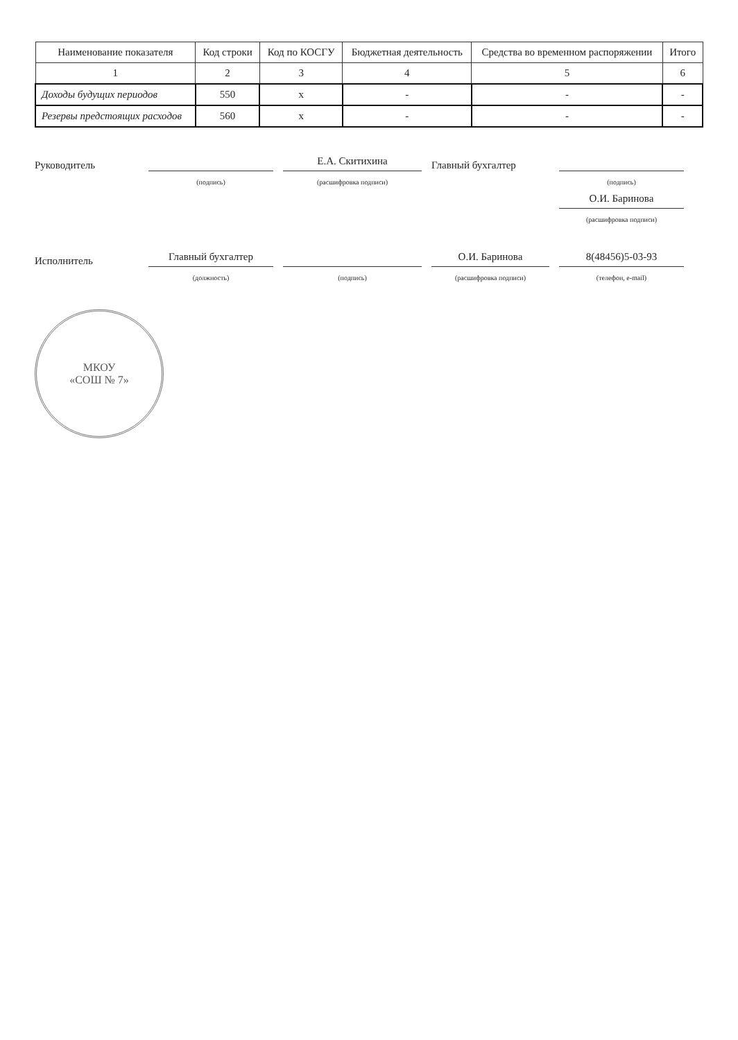| Наименование показателя | Код строки | Код по КОСГУ | Бюджетная деятельность | Средства во временном распоряжении | Итого |
| --- | --- | --- | --- | --- | --- |
| 1 | 2 | 3 | 4 | 5 | 6 |
| Доходы будущих периодов | 550 | x | - | - | - |
| Резервы предстоящих расходов | 560 | x | - | - | - |
Руководитель
Е.А. Скитихина
Главный бухгалтер
(подпись)
(расшифровка подписи)
(подпись)
О.И. Баринова
(расшифровка подписи)
Исполнитель
Главный бухгалтер
О.И. Баринова
8(48456)5-03-93
(должность)
(подпись)
(расшифровка подписи)
(телефон, e-mail)
МКОУ
«СОШ № 7»